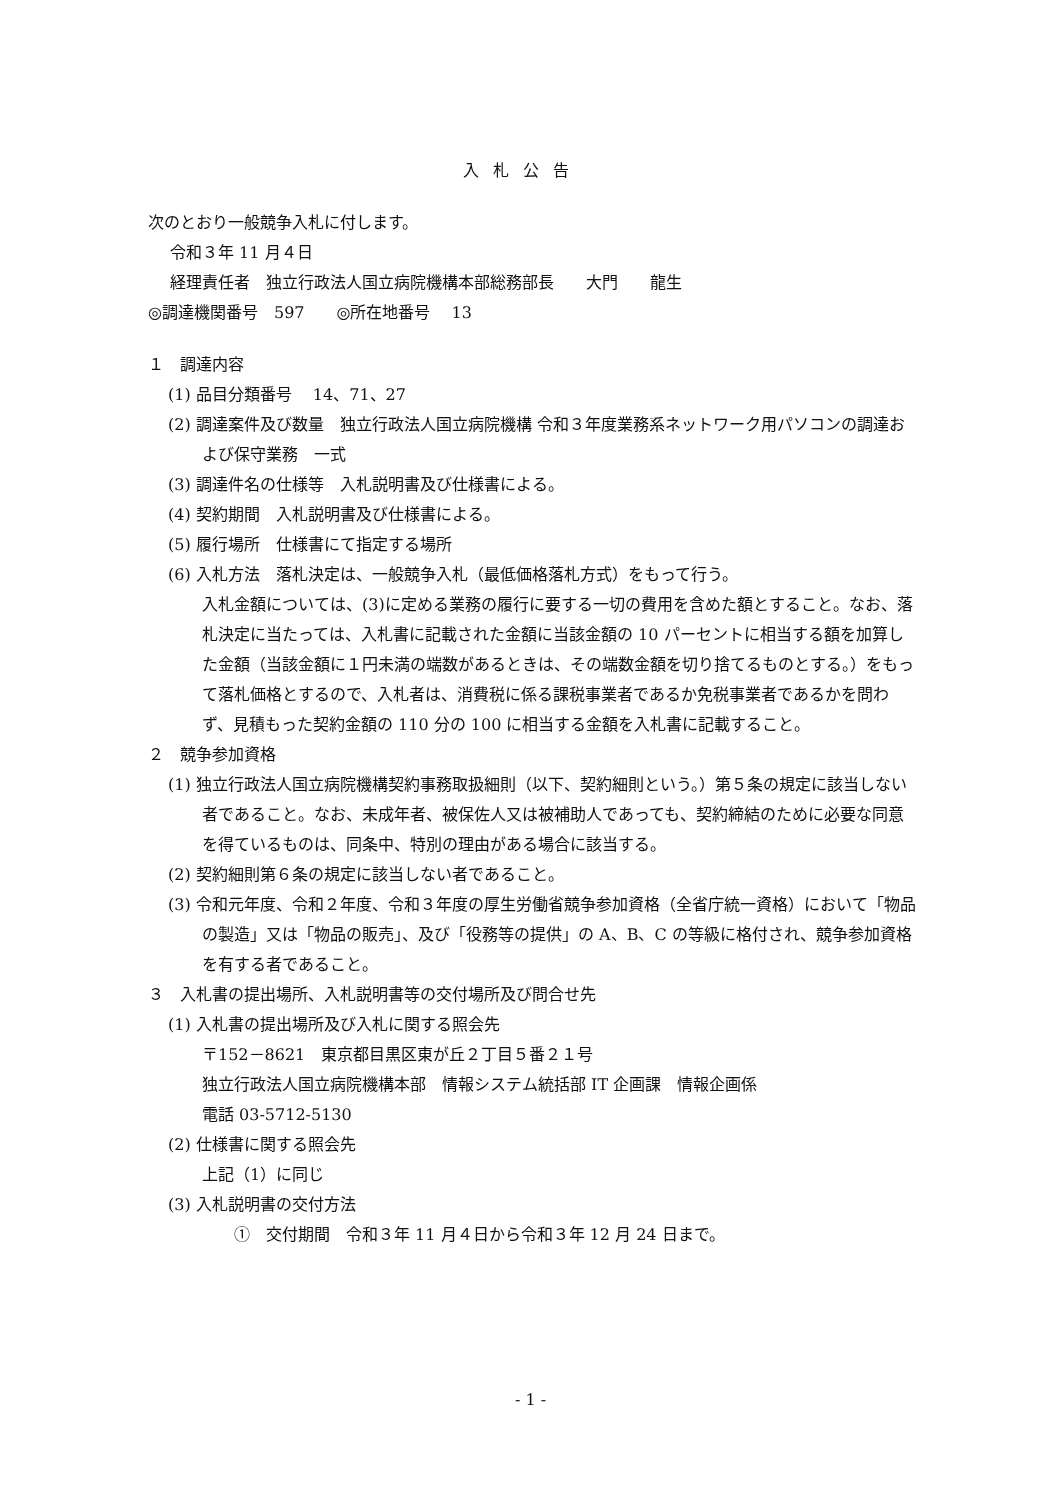入札公告
次のとおり一般競争入札に付します。
令和３年 11 月４日
経理責任者　独立行政法人国立病院機構本部総務部長　　大門　　龍生
◎調達機関番号　597　　◎所在地番号　 13
１　調達内容
(1) 品目分類番号　 14、71、27
(2) 調達案件及び数量　独立行政法人国立病院機構 令和３年度業務系ネットワーク用パソコンの調達および保守業務　一式
(3) 調達件名の仕様等　入札説明書及び仕様書による。
(4) 契約期間　入札説明書及び仕様書による。
(5) 履行場所　仕様書にて指定する場所
(6) 入札方法　落札決定は、一般競争入札（最低価格落札方式）をもって行う。
入札金額については、(3)に定める業務の履行に要する一切の費用を含めた額とすること。なお、落札決定に当たっては、入札書に記載された金額に当該金額の 10 パーセントに相当する額を加算した金額（当該金額に１円未満の端数があるときは、その端数金額を切り捨てるものとする。）をもって落札価格とするので、入札者は、消費税に係る課税事業者であるか免税事業者であるかを問わず、見積もった契約金額の 110 分の 100 に相当する金額を入札書に記載すること。
２　競争参加資格
(1) 独立行政法人国立病院機構契約事務取扱細則（以下、契約細則という。）第５条の規定に該当しない者であること。なお、未成年者、被保佐人又は被補助人であっても、契約締結のために必要な同意を得ているものは、同条中、特別の理由がある場合に該当する。
(2) 契約細則第６条の規定に該当しない者であること。
(3) 令和元年度、令和２年度、令和３年度の厚生労働省競争参加資格（全省庁統一資格）において「物品の製造」又は「物品の販売」、及び「役務等の提供」の A、B、C の等級に格付され、競争参加資格を有する者であること。
３　入札書の提出場所、入札説明書等の交付場所及び問合せ先
(1) 入札書の提出場所及び入札に関する照会先
〒152－8621　東京都目黒区東が丘２丁目５番２１号
独立行政法人国立病院機構本部　情報システム統括部 IT 企画課　情報企画係
電話 03-5712-5130
(2) 仕様書に関する照会先
上記（1）に同じ
(3) 入札説明書の交付方法
①　交付期間　令和３年 11 月４日から令和３年 12 月 24 日まで。
- 1 -